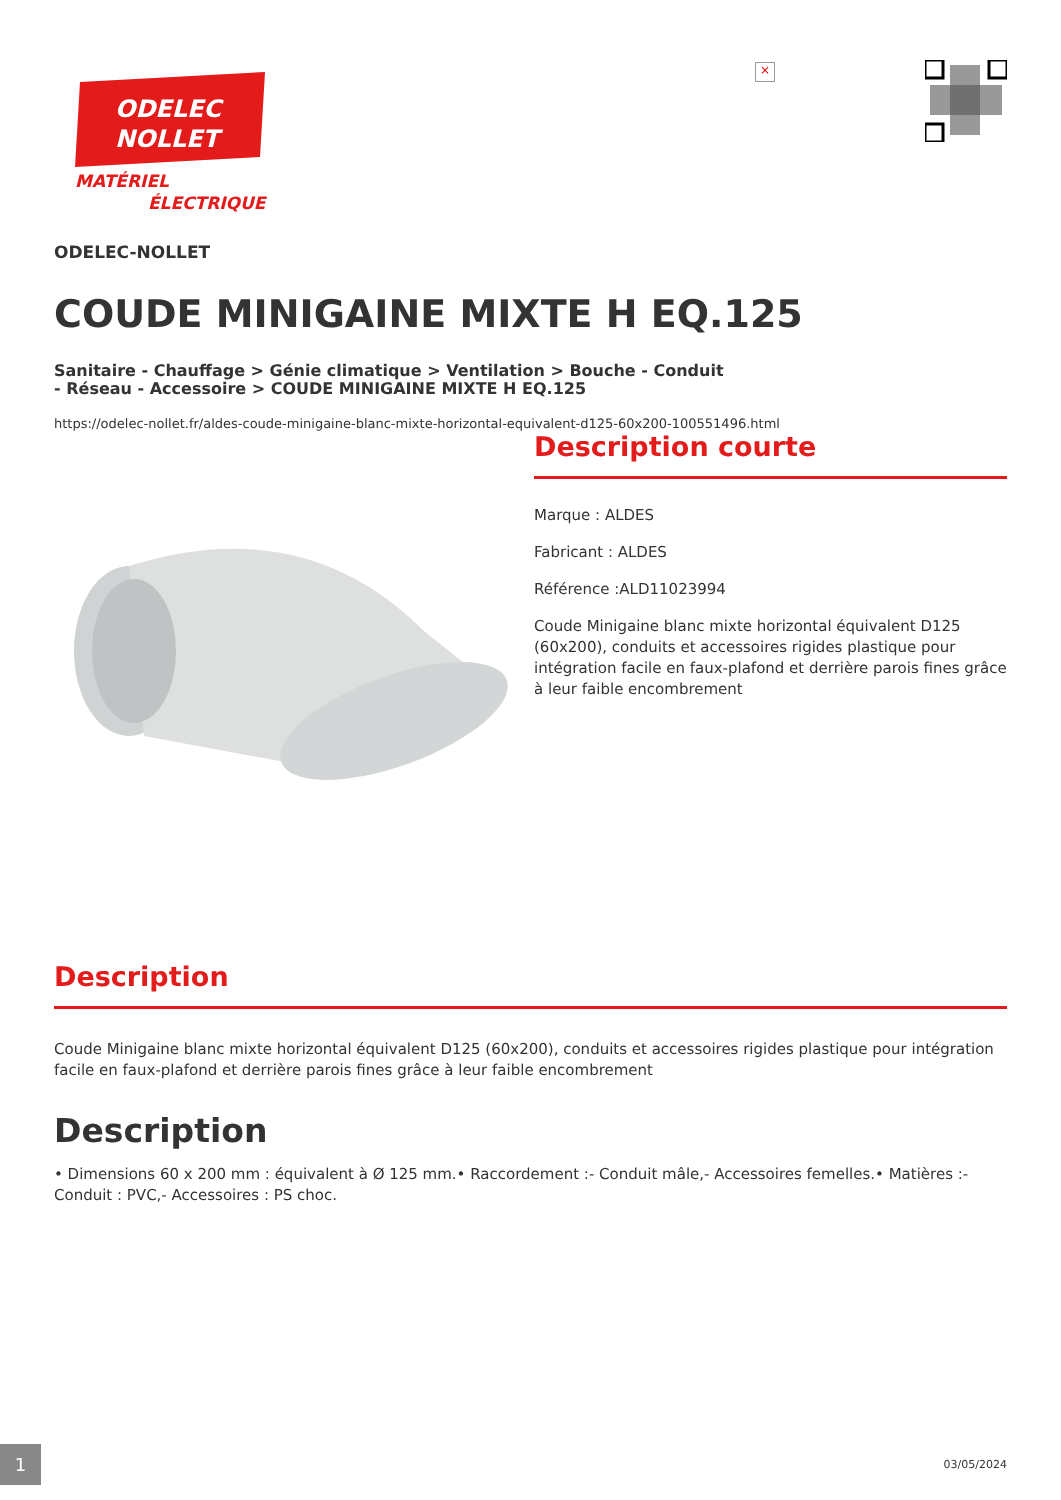ODELEC
NOLLET
MATÉRIEL
ÉLECTRIQUE
×
ODELEC-NOLLET
COUDE MINIGAINE MIXTE H EQ.125
Sanitaire - Chauffage > Génie climatique > Ventilation > Bouche - Conduit - Réseau - Accessoire > COUDE MINIGAINE MIXTE H EQ.125
https://odelec-nollet.fr/aldes-coude-minigaine-blanc-mixte-horizontal-equivalent-d125-60x200-100551496.html
Description courte
Marque : ALDES
Fabricant : ALDES
Référence :ALD11023994
Coude Minigaine blanc mixte horizontal équivalent D125 (60x200), conduits et accessoires rigides plastique pour intégration facile en faux-plafond et derrière parois fines grâce à leur faible encombrement
Description
Coude Minigaine blanc mixte horizontal équivalent D125 (60x200), conduits et accessoires rigides plastique pour intégration facile en faux-plafond et derrière parois fines grâce à leur faible encombrement
Description
• Dimensions 60 x 200 mm : équivalent à Ø 125 mm.• Raccordement :- Conduit mâle,- Accessoires femelles.• Matières :- Conduit : PVC,- Accessoires : PS choc.
1 03/05/2024